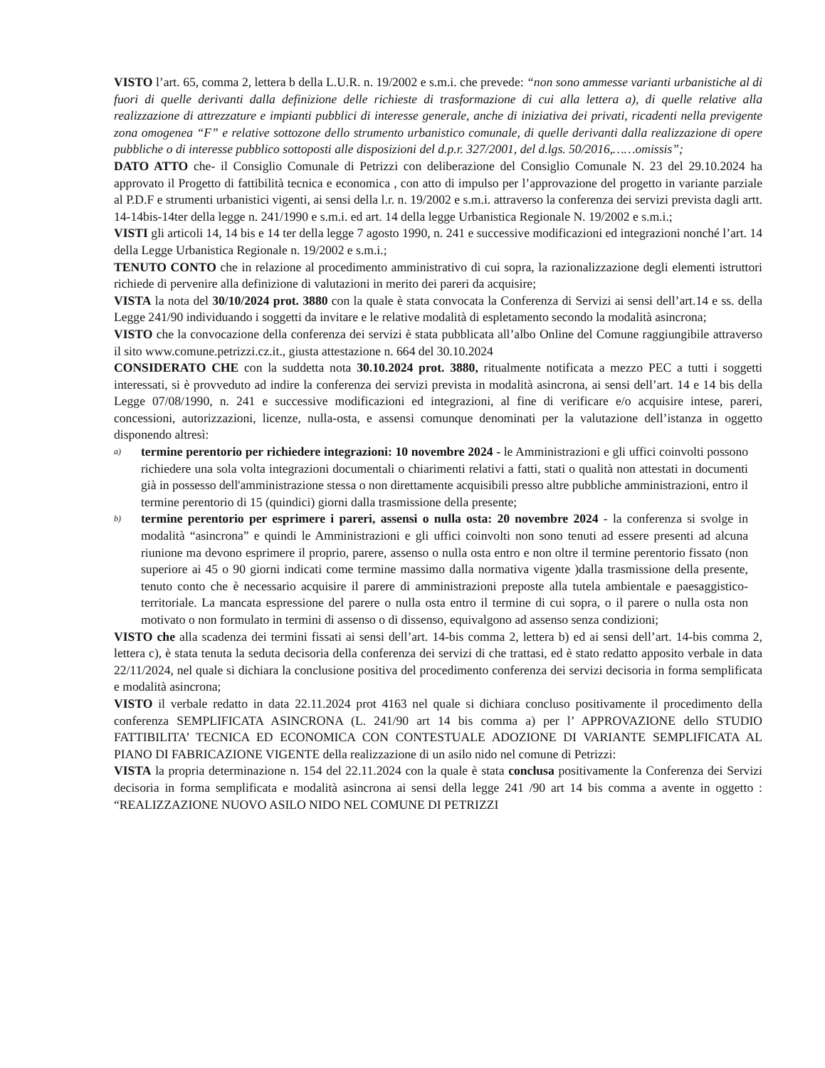VISTO l’art. 65, comma 2, lettera b della L.U.R. n. 19/2002 e s.m.i. che prevede: “non sono ammesse varianti urbanistiche al di fuori di quelle derivanti dalla definizione delle richieste di trasformazione di cui alla lettera a), di quelle relative alla realizzazione di attrezzature e impianti pubblici di interesse generale, anche di iniziativa dei privati, ricadenti nella previgente zona omogenea “F” e relative sottozone dello strumento urbanistico comunale, di quelle derivanti dalla realizzazione di opere pubbliche o di interesse pubblico sottoposti alle disposizioni del d.p.r. 327/2001, del d.lgs. 50/2016,……omissis”;
DATO ATTO che- il Consiglio Comunale di Petrizzi con deliberazione del Consiglio Comunale N. 23 del 29.10.2024 ha approvato il Progetto di fattibilità tecnica e economica , con atto di impulso per l’approvazione del progetto in variante parziale al P.D.F e strumenti urbanistici vigenti, ai sensi della l.r. n. 19/2002 e s.m.i. attraverso la conferenza dei servizi prevista dagli artt. 14-14bis-14ter della legge n. 241/1990 e s.m.i. ed art. 14 della legge Urbanistica Regionale N. 19/2002 e s.m.i.;
VISTI gli articoli 14, 14 bis e 14 ter della legge 7 agosto 1990, n. 241 e successive modificazioni ed integrazioni nonché l’art. 14 della Legge Urbanistica Regionale n. 19/2002 e s.m.i.;
TENUTO CONTO che in relazione al procedimento amministrativo di cui sopra, la razionalizzazione degli elementi istruttori richiede di pervenire alla definizione di valutazioni in merito dei pareri da acquisire;
VISTA la nota del 30/10/2024 prot. 3880 con la quale è stata convocata la Conferenza di Servizi ai sensi dell’art.14 e ss. della Legge 241/90 individuando i soggetti da invitare e le relative modalità di espletamento secondo la modalità asincrona;
VISTO che la convocazione della conferenza dei servizi è stata pubblicata all’albo Online del Comune raggiungibile attraverso il sito www.comune.petrizzi.cz.it., giusta attestazione n. 664 del 30.10.2024
CONSIDERATO CHE con la suddetta nota 30.10.2024 prot. 3880, ritualmente notificata a mezzo PEC a tutti i soggetti interessati, si è provveduto ad indire la conferenza dei servizi prevista in modalità asincrona, ai sensi dell’art. 14 e 14 bis della Legge 07/08/1990, n. 241 e successive modificazioni ed integrazioni, al fine di verificare e/o acquisire intese, pareri, concessioni, autorizzazioni, licenze, nulla-osta, e assensi comunque denominati per la valutazione dell’istanza in oggetto disponendo altresì:
a)
termine perentorio per richiedere integrazioni: 10 novembre 2024 - le Amministrazioni e gli uffici coinvolti possono richiedere una sola volta integrazioni documentali o chiarimenti relativi a fatti, stati o qualità non attestati in documenti già in possesso dell'amministrazione stessa o non direttamente acquisibili presso altre pubbliche amministrazioni, entro il termine perentorio di 15 (quindici) giorni dalla trasmissione della presente;
b)
termine perentorio per esprimere i pareri, assensi o nulla osta: 20 novembre 2024 - la conferenza si svolge in modalità “asincrona” e quindi le Amministrazioni e gli uffici coinvolti non sono tenuti ad essere presenti ad alcuna riunione ma devono esprimere il proprio, parere, assenso o nulla osta entro e non oltre il termine perentorio fissato (non superiore ai 45 o 90 giorni indicati come termine massimo dalla normativa vigente )dalla trasmissione della presente, tenuto conto che è necessario acquisire il parere di amministrazioni preposte alla tutela ambientale e paesaggistico-territoriale. La mancata espressione del parere o nulla osta entro il termine di cui sopra, o il parere o nulla osta non motivato o non formulato in termini di assenso o di dissenso, equivalgono ad assenso senza condizioni;
VISTO che alla scadenza dei termini fissati ai sensi dell’art. 14-bis comma 2, lettera b) ed ai sensi dell’art. 14-bis comma 2, lettera c), è stata tenuta la seduta decisoria della conferenza dei servizi di che trattasi, ed è stato redatto apposito verbale in data 22/11/2024, nel quale si dichiara la conclusione positiva del procedimento conferenza dei servizi decisoria in forma semplificata e modalità asincrona;
VISTO il verbale redatto in data 22.11.2024 prot 4163 nel quale si dichiara concluso positivamente il procedimento della conferenza SEMPLIFICATA ASINCRONA (L. 241/90 art 14 bis comma a) per l’ APPROVAZIONE dello STUDIO FATTIBILITA’ TECNICA ED ECONOMICA CON CONTESTUALE ADOZIONE DI VARIANTE SEMPLIFICATA AL PIANO DI FABRICAZIONE VIGENTE della realizzazione di un asilo nido nel comune di Petrizzi:
VISTA la propria determinazione n. 154 del 22.11.2024 con la quale è stata conclusa positivamente la Conferenza dei Servizi decisoria in forma semplificata e modalità asincrona ai sensi della legge 241 /90 art 14 bis comma a avente in oggetto : “REALIZZAZIONE NUOVO ASILO NIDO NEL COMUNE DI PETRIZZI